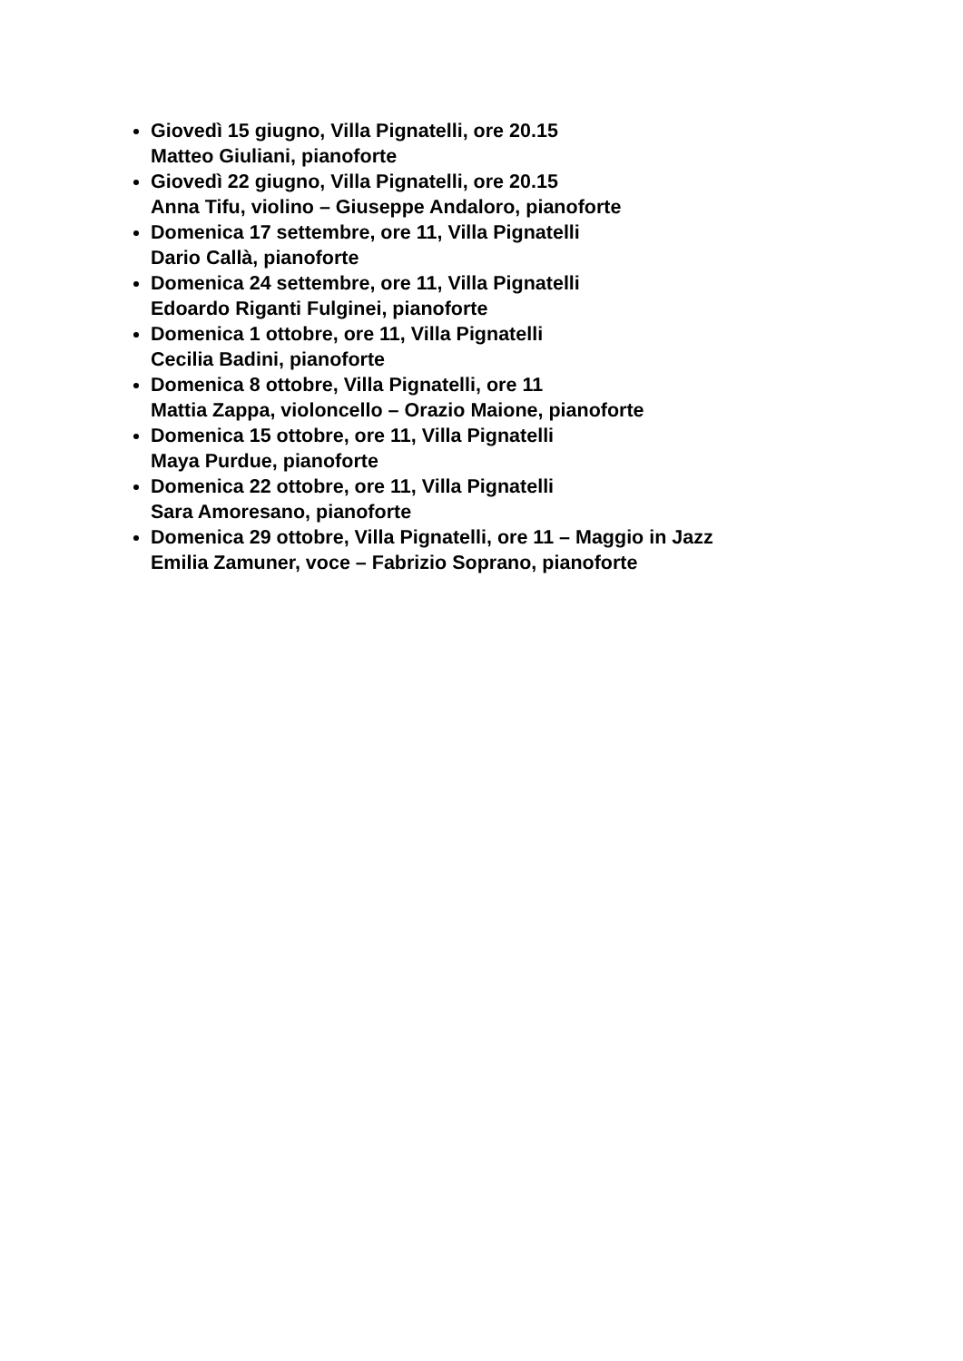Giovedì 15 giugno, Villa Pignatelli, ore 20.15
Matteo Giuliani, pianoforte
Giovedì 22 giugno, Villa Pignatelli, ore 20.15
Anna Tifu, violino – Giuseppe Andaloro, pianoforte
Domenica 17 settembre, ore 11, Villa Pignatelli
Dario Callà, pianoforte
Domenica 24 settembre, ore 11, Villa Pignatelli
Edoardo Riganti Fulginei, pianoforte
Domenica 1 ottobre, ore 11, Villa Pignatelli
Cecilia Badini, pianoforte
Domenica 8 ottobre, Villa Pignatelli, ore 11
Mattia Zappa, violoncello – Orazio Maione, pianoforte
Domenica 15 ottobre, ore 11, Villa Pignatelli
Maya Purdue, pianoforte
Domenica 22 ottobre, ore 11, Villa Pignatelli
Sara Amoresano, pianoforte
Domenica 29 ottobre, Villa Pignatelli, ore 11 – Maggio in Jazz
Emilia Zamuner, voce – Fabrizio Soprano, pianoforte